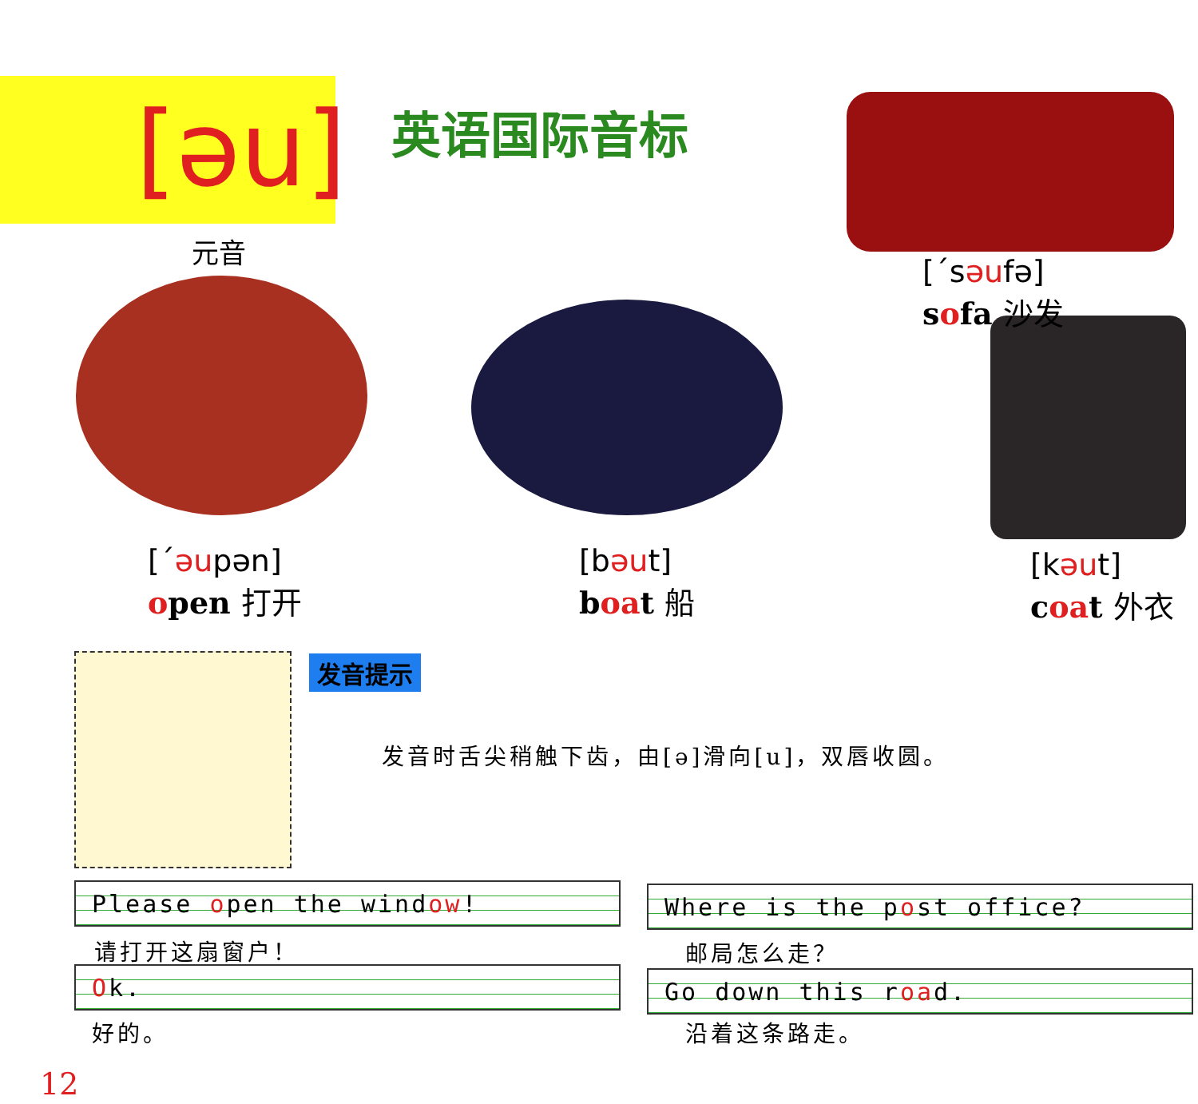[əu]
元音
英语国际音标
[ˊsəufə]
sofa 沙发
[ˊəupən]
open 打开
[bəut]
boat 船
[kəut]
coat 外衣
发音提示
发音时舌尖稍触下齿，由[ə]滑向[u]，双唇收圆。
Please open the window!
请打开这扇窗户！
Ok.
好的。
Where is the post office?
邮局怎么走？
Go down this road.
沿着这条路走。
12